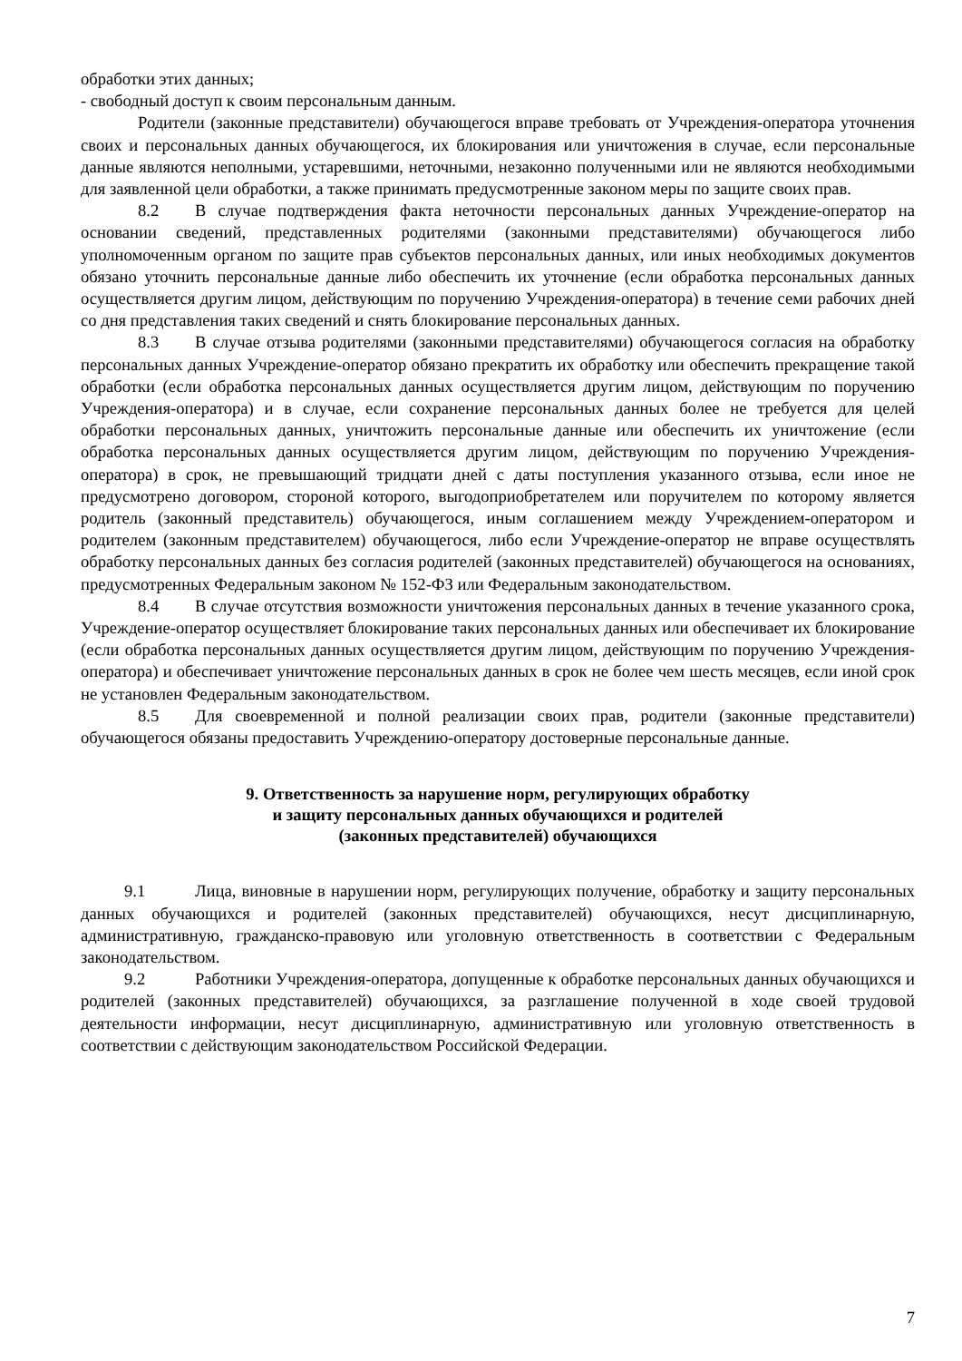обработки этих данных;
- свободный доступ к своим персональным данным.
Родители (законные представители) обучающегося вправе требовать от Учреждения-оператора уточнения своих и персональных данных обучающегося, их блокирования или уничтожения в случае, если персональные данные являются неполными, устаревшими, неточными, незаконно полученными или не являются необходимыми для заявленной цели обработки, а также принимать предусмотренные законом меры по защите своих прав.
8.2 В случае подтверждения факта неточности персональных данных Учреждение-оператор на основании сведений, представленных родителями (законными представителями) обучающегося либо уполномоченным органом по защите прав субъектов персональных данных, или иных необходимых документов обязано уточнить персональные данные либо обеспечить их уточнение (если обработка персональных данных осуществляется другим лицом, действующим по поручению Учреждения-оператора) в течение семи рабочих дней со дня представления таких сведений и снять блокирование персональных данных.
8.3 В случае отзыва родителями (законными представителями) обучающегося согласия на обработку персональных данных Учреждение-оператор обязано прекратить их обработку или обеспечить прекращение такой обработки (если обработка персональных данных осуществляется другим лицом, действующим по поручению Учреждения-оператора) и в случае, если сохранение персональных данных более не требуется для целей обработки персональных данных, уничтожить персональные данные или обеспечить их уничтожение (если обработка персональных данных осуществляется другим лицом, действующим по поручению Учреждения-оператора) в срок, не превышающий тридцати дней с даты поступления указанного отзыва, если иное не предусмотрено договором, стороной которого, выгодоприобретателем или поручителем по которому является родитель (законный представитель) обучающегося, иным соглашением между Учреждением-оператором и родителем (законным представителем) обучающегося, либо если Учреждение-оператор не вправе осуществлять обработку персональных данных без согласия родителей (законных представителей) обучающегося на основаниях, предусмотренных Федеральным законом № 152-ФЗ или Федеральным законодательством.
8.4 В случае отсутствия возможности уничтожения персональных данных в течение указанного срока, Учреждение-оператор осуществляет блокирование таких персональных данных или обеспечивает их блокирование (если обработка персональных данных осуществляется другим лицом, действующим по поручению Учреждения-оператора) и обеспечивает уничтожение персональных данных в срок не более чем шесть месяцев, если иной срок не установлен Федеральным законодательством.
8.5 Для своевременной и полной реализации своих прав, родители (законные представители) обучающегося обязаны предоставить Учреждению-оператору достоверные персональные данные.
9. Ответственность за нарушение норм, регулирующих обработку
и защиту персональных данных обучающихся и родителей
(законных представителей) обучающихся
9.1 Лица, виновные в нарушении норм, регулирующих получение, обработку и защиту персональных данных обучающихся и родителей (законных представителей) обучающихся, несут дисциплинарную, административную, гражданско-правовую или уголовную ответственность в соответствии с Федеральным законодательством.
9.2 Работники Учреждения-оператора, допущенные к обработке персональных данных обучающихся и родителей (законных представителей) обучающихся, за разглашение полученной в ходе своей трудовой деятельности информации, несут дисциплинарную, административную или уголовную ответственность в соответствии с действующим законодательством Российской Федерации.
7